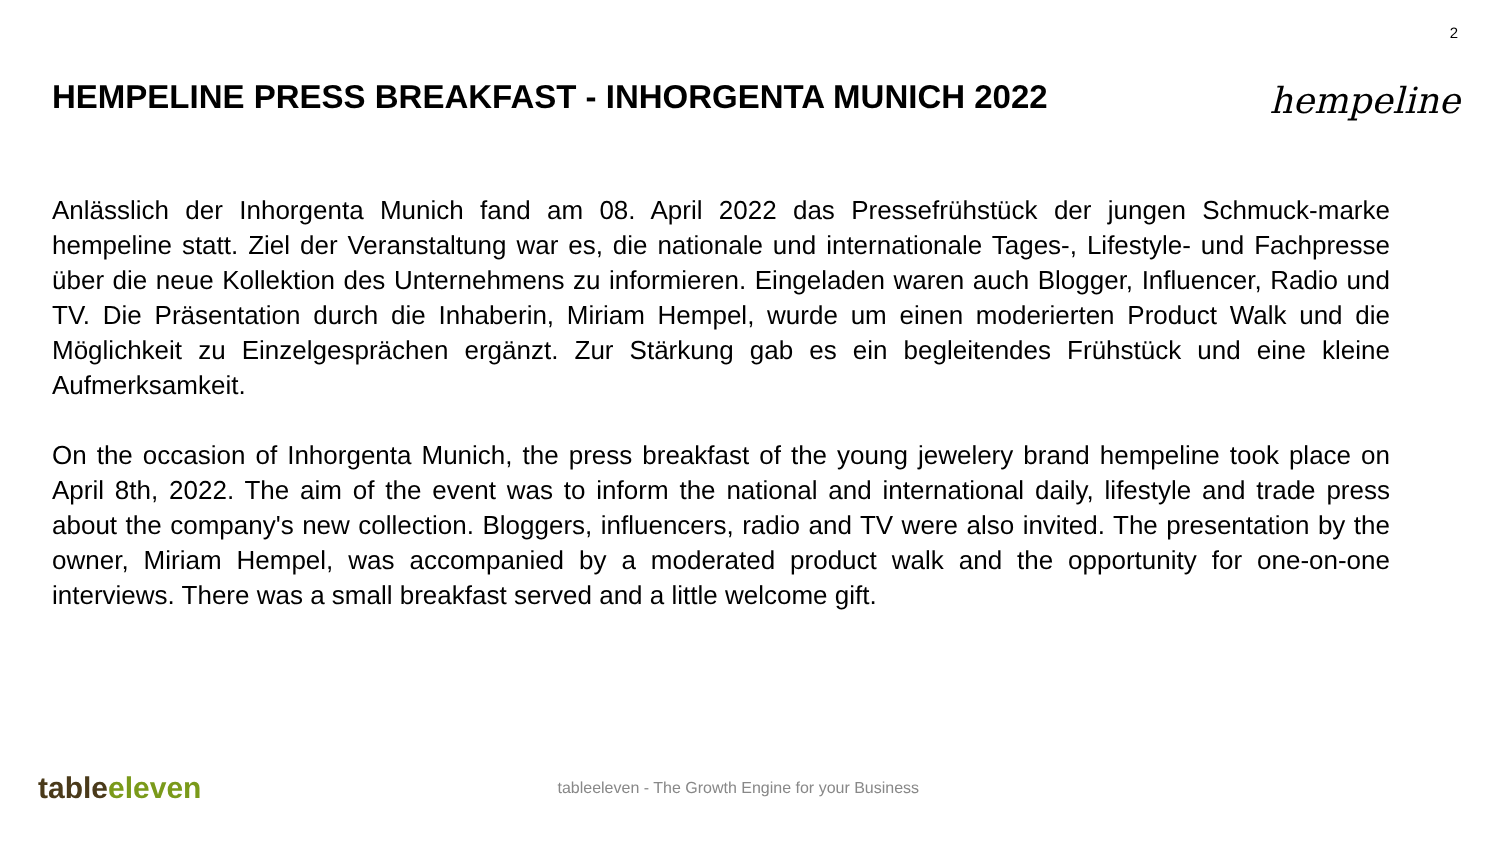2
HEMPELINE PRESS BREAKFAST - INHORGENTA MUNICH 2022
hempeline
Anlässlich der Inhorgenta Munich fand am 08. April 2022 das Pressefrühstück der jungen Schmuck-marke hempeline statt. Ziel der Veranstaltung war es, die nationale und internationale Tages-, Lifestyle- und Fachpresse über die neue Kollektion des Unternehmens zu informieren. Eingeladen waren auch Blogger, Influencer, Radio und TV. Die Präsentation durch die Inhaberin, Miriam Hempel, wurde um einen moderierten Product Walk und die Möglichkeit zu Einzelgesprächen ergänzt. Zur Stärkung gab es ein begleitendes Frühstück und eine kleine Aufmerksamkeit.
On the occasion of Inhorgenta Munich, the press breakfast of the young jewelery brand hempeline took place on April 8th, 2022. The aim of the event was to inform the national and international daily, lifestyle and trade press about the company's new collection. Bloggers, influencers, radio and TV were also invited. The presentation by the owner, Miriam Hempel, was accompanied by a moderated product walk and the opportunity for one-on-one interviews. There was a small breakfast served and a little welcome gift.
tableeleven
tableeleven - The Growth Engine for your Business